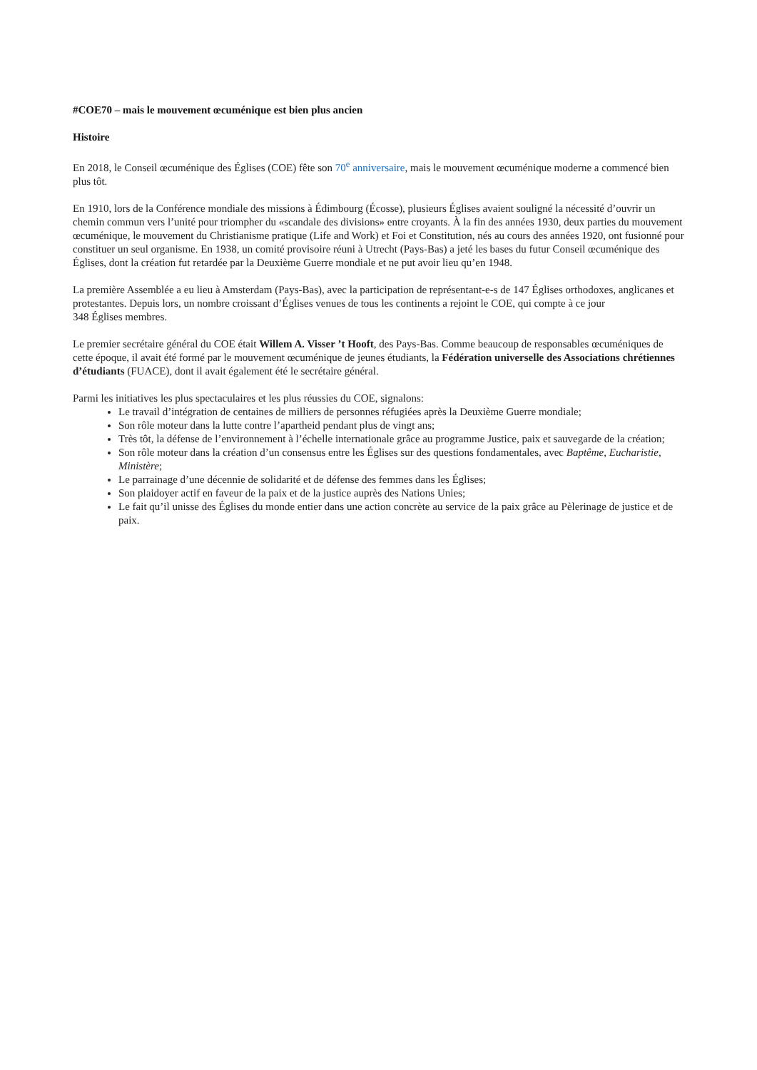#COE70 – mais le mouvement œcuménique est bien plus ancien
Histoire
En 2018, le Conseil œcuménique des Églises (COE) fête son 70<sup>e</sup> anniversaire, mais le mouvement œcuménique moderne a commencé bien plus tôt.
En 1910, lors de la Conférence mondiale des missions à Édimbourg (Écosse), plusieurs Églises avaient souligné la nécessité d’ouvrir un chemin commun vers l’unité pour triompher du «scandale des divisions» entre croyants. À la fin des années 1930, deux parties du mouvement œcuménique, le mouvement du Christianisme pratique (Life and Work) et Foi et Constitution, nés au cours des années 1920, ont fusionné pour constituer un seul organisme. En 1938, un comité provisoire réuni à Utrecht (Pays-Bas) a jeté les bases du futur Conseil œcuménique des Églises, dont la création fut retardée par la Deuxième Guerre mondiale et ne put avoir lieu qu’en 1948.
La première Assemblée a eu lieu à Amsterdam (Pays-Bas), avec la participation de représentant-e-s de 147 Églises orthodoxes, anglicanes et protestantes. Depuis lors, un nombre croissant d’Églises venues de tous les continents a rejoint le COE, qui compte à ce jour
348 Églises membres.
Le premier secrétaire général du COE était Willem A. Visser ’t Hooft, des Pays-Bas. Comme beaucoup de responsables œcuméniques de cette époque, il avait été formé par le mouvement œcuménique de jeunes étudiants, la Fédération universelle des Associations chrétiennes d’étudiants (FUACE), dont il avait également été le secrétaire général.
Parmi les initiatives les plus spectaculaires et les plus réussies du COE, signalons:
Le travail d’intégration de centaines de milliers de personnes réfugiées après la Deuxième Guerre mondiale;
Son rôle moteur dans la lutte contre l’apartheid pendant plus de vingt ans;
Très tôt, la défense de l’environnement à l’échelle internationale grâce au programme Justice, paix et sauvegarde de la création;
Son rôle moteur dans la création d’un consensus entre les Églises sur des questions fondamentales, avec Baptême, Eucharistie, Ministère;
Le parrainage d’une décennie de solidarité et de défense des femmes dans les Églises;
Son plaidoyer actif en faveur de la paix et de la justice auprès des Nations Unies;
Le fait qu’il unisse des Églises du monde entier dans une action concrète au service de la paix grâce au Pèlerinage de justice et de paix.